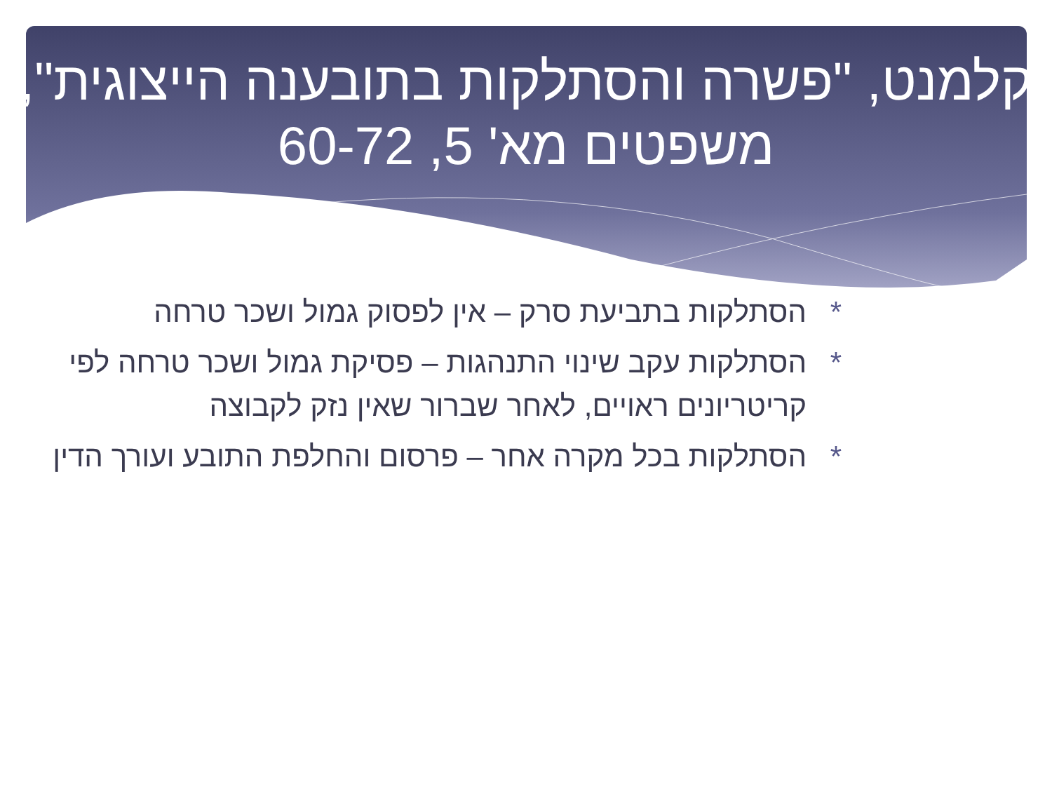קלמנט, "פשרה והסתלקות בתובענה הייצוגית", משפטים מא' 5, 60-72
* הסתלקות בתביעת סרק – אין לפסוק גמול ושכר טרחה
* הסתלקות עקב שינוי התנהגות – פסיקת גמול ושכר טרחה לפי קריטריונים ראויים, לאחר שברור שאין נזק לקבוצה
* הסתלקות בכל מקרה אחר – פרסום והחלפת התובע ועורך הדין